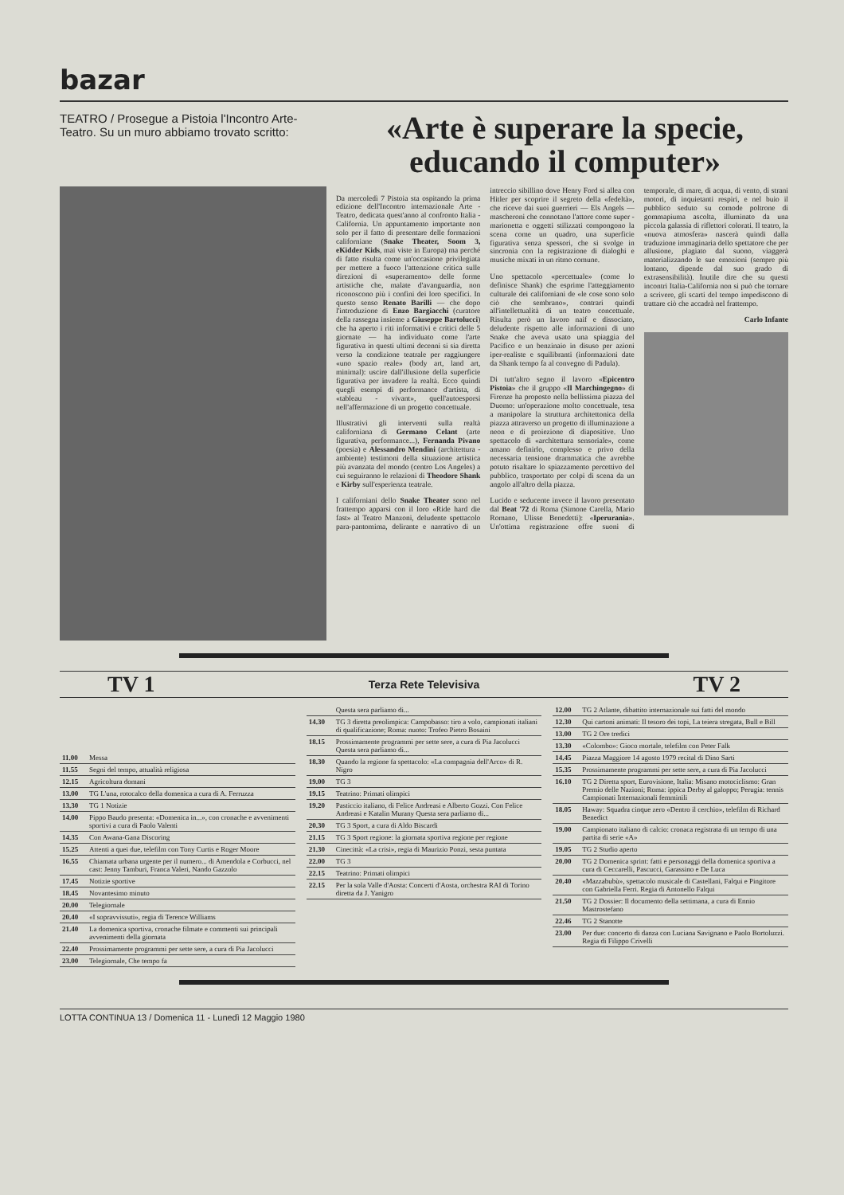bazar
TEATRO / Prosegue a Pistoia l'Incontro Arte-Teatro. Su un muro abbiamo trovato scritto:
«Arte è superare la specie, educando il computer»
Da mercoledì 7 Pistoia sta ospitando la prima edizione dell'Incontro internazionale Arte - Teatro, dedicata quest'anno al confronto Italia - California. Un appuntamento importante non solo per il fatto di presentare delle formazioni californiane (Snake Theater, Soom 3, eKidder Kids, mai viste in Europa) ma perché di fatto risulta come un'occasione privilegiata per mettere a fuoco l'attenzione critica sulle direzioni di «superamento» delle forme artistiche che, malate d'avanguardia, non riconoscono più i confini dei loro specifici. In questo senso Renato Barilli — che dopo l'introduzione di Enzo Bargiacchi (curatore della rassegna insieme a Giuseppe Bartolucci) che ha aperto i riti informativi e critici delle 5 giornate — ha individuato come l'arte figurativa in questi ultimi decenni si sia diretta verso la condizione teatrale per raggiungere «uno spazio reale» (body art, land art, minimal): uscire dall'illusione della superficie figurativa per invadere la realtà. Ecco quindi quegli esempi di performance d'artista, di «tableau - vivant», quell'autoesporsi nell'affermazione di un progetto concettuale.
Illustrativi gli interventi sulla realtà californiana di Germano Celant (arte figurativa, performance...), Fernanda Pivano (poesia) e Alessandro Mendini (architettura - ambiente) testimoni della situazione artistica più avanzata del mondo (centro Los Angeles) a cui seguiranno le relazioni di Theodore Shank e Kirby sull'esperienza teatrale.
I californiani dello Snake Theater sono nel frattempo apparsi con il loro «Ride hard die fast» al Teatro Manzoni, deludente spettacolo para-pantomima, delirante e narrativo di un intreccio sibillino dove Henry Ford si allea con Hitler per scoprire il segreto della «fedeltà», che riceve dai suoi guerrieri — Els Angels — mascheroni che connotano l'attore come super - marionetta e oggetti stilizzati compongono la scena come un quadro, una superficie figurativa senza spessori, che si svolge in sincronia con la registrazione di dialoghi e musiche mixati in un ritmo comune.
Uno spettacolo «percettuale» (come lo definisce Shank) che esprime l'atteggiamento culturale dei californiani de «le cose sono solo ciò che sembrano», contrari quindi all'intellettualità di un teatro concettuale. Risulta però un lavoro naif e dissociato, deludente rispetto alle informazioni di uno Snake che aveva usato una spiaggia del Pacifico e un benzinaio in disuso per azioni iper-realiste e squilibranti (informazioni date da Shank tempo fa al convegno di Padula).
Di tutt'altro segno il lavoro «Epicentro Pistoia» che il gruppo «Il Marchingegno» di Firenze ha proposto nella bellissima piazza del Duomo: un'operazione molto concettuale, tesa a manipolare la struttura architettonica della piazza attraverso un progetto di illuminazione a neon e di proiezione di diapositive. Uno spettacolo di «architettura sensoriale», come amano definirlo, complesso e privo della necessaria tensione drammatica che avrebbe potuto risaltare lo spiazzamento percettivo del pubblico, trasportato per colpi di scena da un angolo all'altro della piazza.
Lucido e seducente invece il lavoro presentato dal Beat '72 di Roma (Simone Carella, Mario Romano, Ulisse Benedetti): «Iperurania». Un'ottima registrazione offre suoni di temporale, di mare, di acqua, di vento, di strani motori, di inquietanti respiri, e nel buio il pubblico seduto su comode poltrone di gommapiuma ascolta, illuminato da una piccola galassia di riflettori colorati. Il teatro, la «nuova atmosfera» nascerà quindi dalla traduzione immaginaria dello spettatore che per allusione, plagiato dal suono, viaggerà materializzando le sue emozioni (sempre più lontano, dipende dal suo grado di extrasensibilità). Inutile dire che su questi incontri Italia-California non si può che tornare a scrivere, gli scarti del tempo impediscono di trattare ciò che accadrà nel frattempo.
Carlo Infante
TV 1 Terza Rete Televisiva TV 2
| 11.00 | Messa |
| 11.55 | Segni del tempo, attualità religiosa |
| 12.15 | Agricoltura domani |
| 13.00 | TG L'una, rotocalco della domenica a cura di A. Ferruzza |
| 13.30 | TG 1 Notizie |
| 14.00 | Pippo Baudo presenta: «Domenica in...», con cronache e avvenimenti sportivi a cura di Paolo Valenti |
| 14.35 | Con Awana-Gana Discoring |
| 15.25 | Attenti a quei due, telefilm con Tony Curtis e Roger Moore |
| 16.55 | Chiamata urbana urgente per il numero... di Amendola e Corbucci, nel cast: Jenny Tamburi, Franca Valeri, Nando Gazzolo |
| 17.45 | Notizie sportive |
| 18.45 | Novantesimo minuto |
| 20.00 | Telegiornale |
| 20.40 | «I sopravvissuti», regia di Terence Williams |
| 21.40 | La domenica sportiva, cronache filmate e commenti sui principali avvenimenti della giornata |
| 22.40 | Prossimamente programmi per sette sere, a cura di Pia Jacolucci |
| 23.00 | Telegiornale, Che tempo fa |
| | Questa sera parliamo di... |
| 14.30 | TG 3 diretta preolimpica: Campobasso: tiro a volo, campionati italiani di qualificazione; Roma: nuoto: Trofeo Pietro Bosaini |
| 18.15 | Prossimamente programmi per sette sere, a cura di Pia Jacolucci Questa sera parliamo di... |
| 18.30 | Quando la regione fa spettacolo: «La compagnia dell'Arco» di R. Nigro |
| 19.00 | TG 3 |
| 19.15 | Teatrino: Primati olimpici |
| 19.20 | Pasticcio italiano, di Felice Andreasi e Alberto Gozzi. Con Felice Andreasi e Katalin Murany Questa sera parliamo di... |
| 20.30 | TG 3 Sport, a cura di Aldo Biscardi |
| 21.15 | TG 3 Sport regione: la giornata sportiva regione per regione |
| 21.30 | Cinecittà: «La crisi», regia di Maurizio Ponzi, sesta puntata |
| 22.00 | TG 3 |
| 22.15 | Teatrino: Primati olimpici |
| 22.15 | Per la sola Valle d'Aosta: Concerti d'Aosta, orchestra RAI di Torino diretta da J. Yanigro |
| 12.00 | TG 2 Atlante, dibattito internazionale sui fatti del mondo |
| 12.30 | Qui cartoni animati: Il tesoro dei topi, La teiera stregata, Bull e Bill |
| 13.00 | TG 2 Ore tredici |
| 13.30 | «Colombo»: Gioco mortale, telefilm con Peter Falk |
| 14.45 | Piazza Maggiore 14 agosto 1979 recital di Dino Sarti |
| 15.35 | Prossimamente programmi per sette sere, a cura di Pia Jacolucci |
| 16.10 | TG 2 Diretta sport, Eurovisione, Italia: Misano motociclismo: Gran Premio delle Nazioni; Roma: ippica Derby al galoppo; Perugia: tennis Campionati Internazionali femminili |
| 18.05 | Haway: Squadra cinque zero «Dentro il cerchio», telefilm di Richard Benedict |
| 19.00 | Campionato italiano di calcio: cronaca registrata di un tempo di una partita di serie «A» |
| 19.05 | TG 2 Studio aperto |
| 20.00 | TG 2 Domenica sprint: fatti e personaggi della domenica sportiva a cura di Ceccarelli, Pascucci, Garassino e De Luca |
| 20.40 | «Mazzabubù», spettacolo musicale di Castellani, Falqui e Pingitore con Gabriella Ferri. Regia di Antonello Falqui |
| 21.50 | TG 2 Dossier: Il documento della settimana, a cura di Ennio Mastrostefano |
| 22.46 | TG 2 Stanotte |
| 23.00 | Per due: concerto di danza con Luciana Savignano e Paolo Bortoluzzi. Regia di Filippo Crivelli |
LOTTA CONTINUA 13 / Domenica 11 - Lunedì 12 Maggio 1980